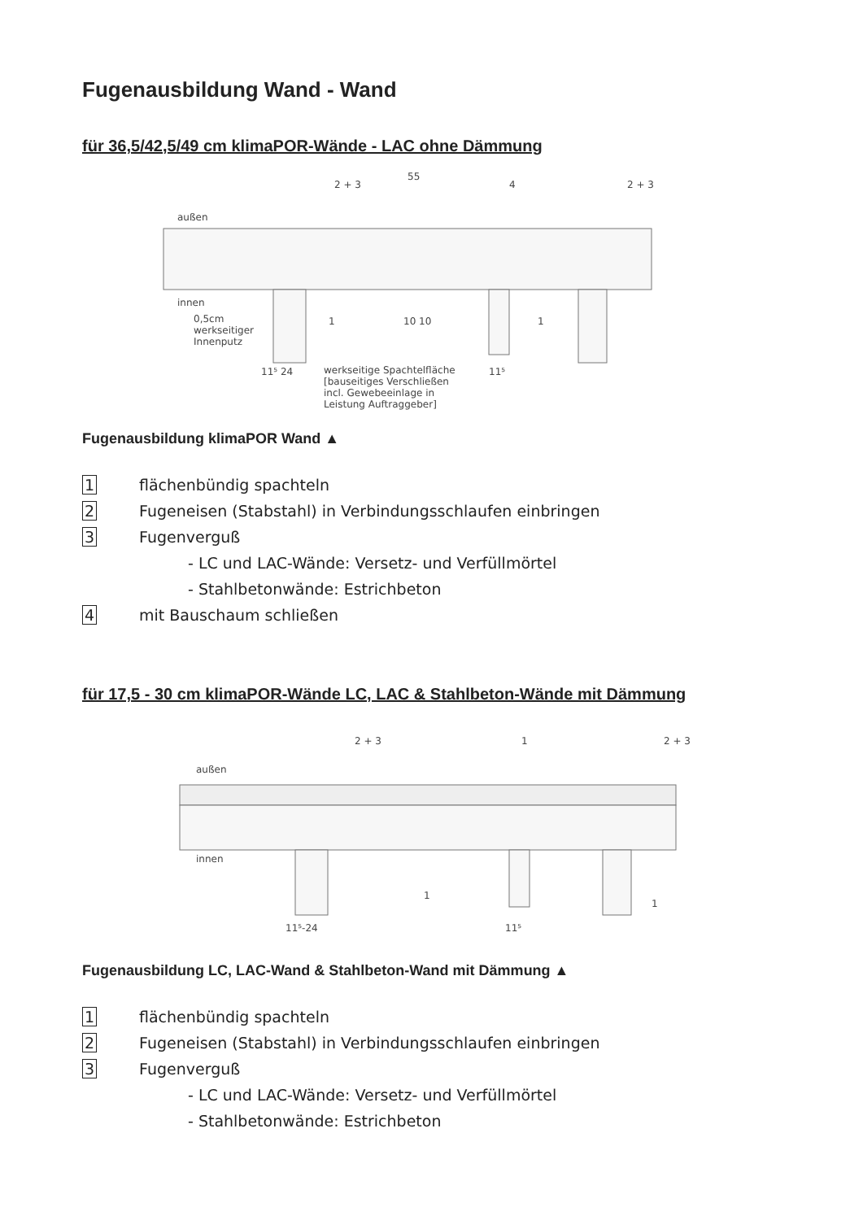Fugenausbildung Wand - Wand
für 36,5/42,5/49 cm klimaPOR-Wände - LAC ohne Dämmung
2 + 3
55
4
2 + 3
außen
innen
0,5cm
werkseitiger
Innenputz
1
1
10 10
werkseitige Spachtelfläche
[bauseitiges Verschließen
incl. Gewebeeinlage in
Leistung Auftraggeber]
11⁵ 24
11⁵
Fugenausbildung klimaPOR Wand ▲
1 flächenbündig spachteln
2 Fugeneisen (Stabstahl) in Verbindungsschlaufen einbringen
3 Fugenverguß
- LC und LAC-Wände: Versetz- und Verfüllmörtel
- Stahlbetonwände: Estrichbeton
4 mit Bauschaum schließen
für 17,5 - 30 cm klimaPOR-Wände LC, LAC & Stahlbeton-Wände mit Dämmung
2 + 3
1
2 + 3
außen
innen
1
1
11⁵-24
11⁵
Fugenausbildung LC, LAC-Wand & Stahlbeton-Wand mit Dämmung ▲
1 flächenbündig spachteln
2 Fugeneisen (Stabstahl) in Verbindungsschlaufen einbringen
3 Fugenverguß
- LC und LAC-Wände: Versetz- und Verfüllmörtel
- Stahlbetonwände: Estrichbeton